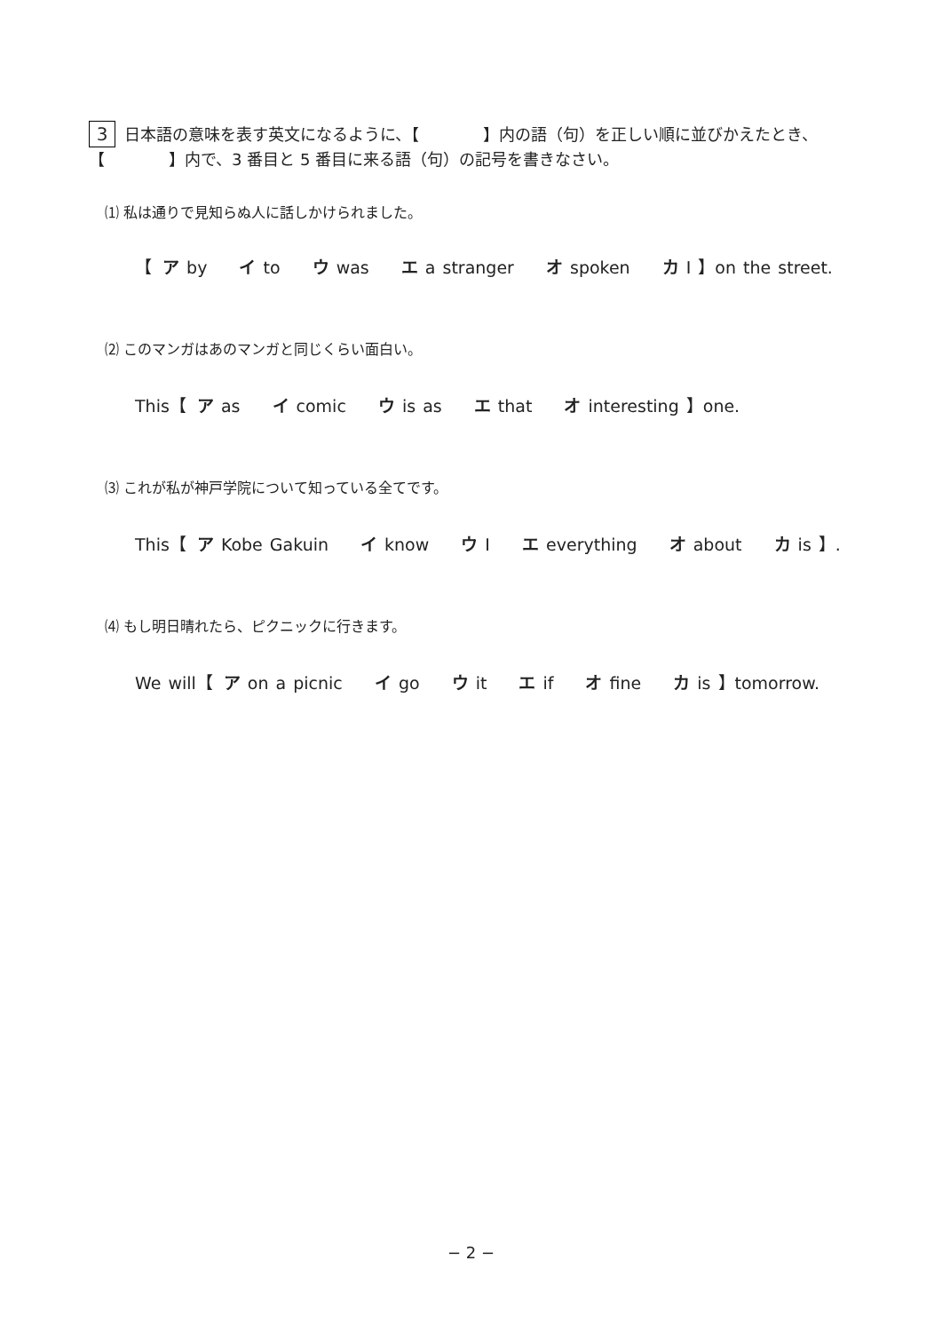3 日本語の意味を表す英文になるように、【　　　　】内の語（句）を正しい順に並びかえたとき、【　　　　】内で、3 番目と 5 番目に来る語（句）の記号を書きなさい。
⑴ 私は通りで見知らぬ人に話しかけられました。
【 ア by イ to ウ was エ a stranger オ spoken カ I 】on the street.
⑵ このマンガはあのマンガと同じくらい面白い。
This【 ア as イ comic ウ is as エ that オ interesting 】one.
⑶ これが私が神戸学院について知っている全てです。
This【 ア Kobe Gakuin イ know ウ I エ everything オ about カ is 】.
⑷ もし明日晴れたら、ピクニックに行きます。
We will【 ア on a picnic イ go ウ it エ if オ fine カ is 】tomorrow.
− 2 −